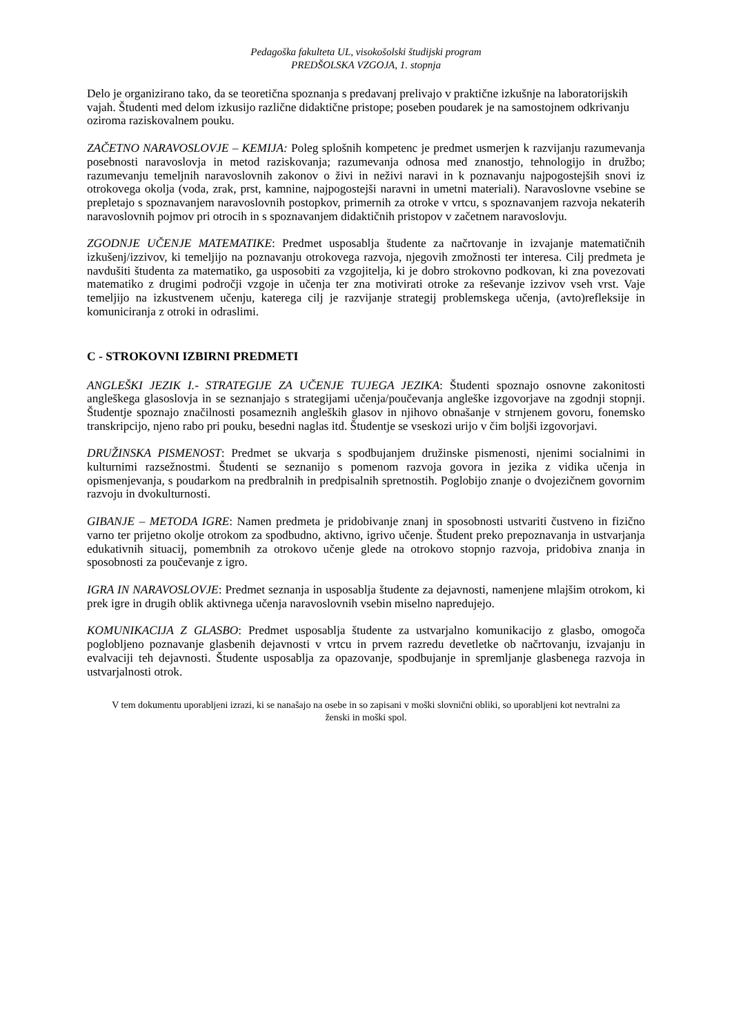Pedagoška fakulteta UL, visokošolski študijski program
PREDŠOLSKA VZGOJA, 1. stopnja
Delo je organizirano tako, da se teoretična spoznanja s predavanj prelivajo v praktične izkušnje na laboratorijskih vajah. Študenti med delom izkusijo različne didaktične pristope; poseben poudarek je na samostojnem odkrivanju oziroma raziskovalnem pouku.
ZAČETNO NARAVOSLOVJE – KEMIJA: Poleg splošnih kompetenc je predmet usmerjen k razvijanju razumevanja posebnosti naravoslovja in metod raziskovanja; razumevanja odnosa med znanostjo, tehnologijo in družbo; razumevanju temeljnih naravoslovnih zakonov o živi in neživi naravi in k poznavanju najpogostejših snovi iz otrokovega okolja (voda, zrak, prst, kamnine, najpogostejši naravni in umetni materiali). Naravoslovne vsebine se prepletajo s spoznavanjem naravoslovnih postopkov, primernih za otroke v vrtcu, s spoznavanjem razvoja nekaterih naravoslovnih pojmov pri otrocih in s spoznavanjem didaktičnih pristopov v začetnem naravoslovju.
ZGODNJE UČENJE MATEMATIKE: Predmet usposablja študente za načrtovanje in izvajanje matematičnih izkušenj/izzivov, ki temeljijo na poznavanju otrokovega razvoja, njegovih zmožnosti ter interesa. Cilj predmeta je navdušiti študenta za matematiko, ga usposobiti za vzgojitelja, ki je dobro strokovno podkovan, ki zna povezovati matematiko z drugimi področji vzgoje in učenja ter zna motivirati otroke za reševanje izzivov vseh vrst. Vaje temeljijo na izkustvenem učenju, katerega cilj je razvijanje strategij problemskega učenja, (avto)refleksije in komuniciranja z otroki in odraslimi.
C - STROKOVNI IZBIRNI PREDMETI
ANGLEŠKI JEZIK I.- STRATEGIJE ZA UČENJE TUJEGA JEZIKA: Študenti spoznajo osnovne zakonitosti angleškega glasoslovja in se seznanjajo s strategijami učenja/poučevanja angleške izgovorjave na zgodnji stopnji. Študentje spoznajo značilnosti posameznih angleških glasov in njihovo obnašanje v strnjenem govoru, fonemsko transkripcijo, njeno rabo pri pouku, besedni naglas itd. Študentje se vseskozi urijo v čim boljši izgovorjavi.
DRUŽINSKA PISMENOST: Predmet se ukvarja s spodbujanjem družinske pismenosti, njenimi socialnimi in kulturnimi razsežnostmi. Študenti se seznanijo s pomenom razvoja govora in jezika z vidika učenja in opismenjevanja, s poudarkom na predbralnih in predpisalnih spretnostih. Poglobijo znanje o dvojezičnem govornim razvoju in dvokulturnosti.
GIBANJE – METODA IGRE: Namen predmeta je pridobivanje znanj in sposobnosti ustvariti čustveno in fizično varno ter prijetno okolje otrokom za spodbudno, aktivno, igrivo učenje. Študent preko prepoznavanja in ustvarjanja edukativnih situacij, pomembnih za otrokovo učenje glede na otrokovo stopnjo razvoja, pridobiva znanja in sposobnosti za poučevanje z igro.
IGRA IN NARAVOSLOVJE: Predmet seznanja in usposablja študente za dejavnosti, namenjene mlajšim otrokom, ki prek igre in drugih oblik aktivnega učenja naravoslovnih vsebin miselno napredujejo.
KOMUNIKACIJA Z GLASBO: Predmet usposablja študente za ustvarjalno komunikacijo z glasbo, omogoča poglobljeno poznavanje glasbenih dejavnosti v vrtcu in prvem razredu devetletke ob načrtovanju, izvajanju in evalvaciji teh dejavnosti. Študente usposablja za opazovanje, spodbujanje in spremljanje glasbenega razvoja in ustvarjalnosti otrok.
V tem dokumentu uporabljeni izrazi, ki se nanašajo na osebe in so zapisani v moški slovnični obliki, so uporabljeni kot nevtralni za ženski in moški spol.